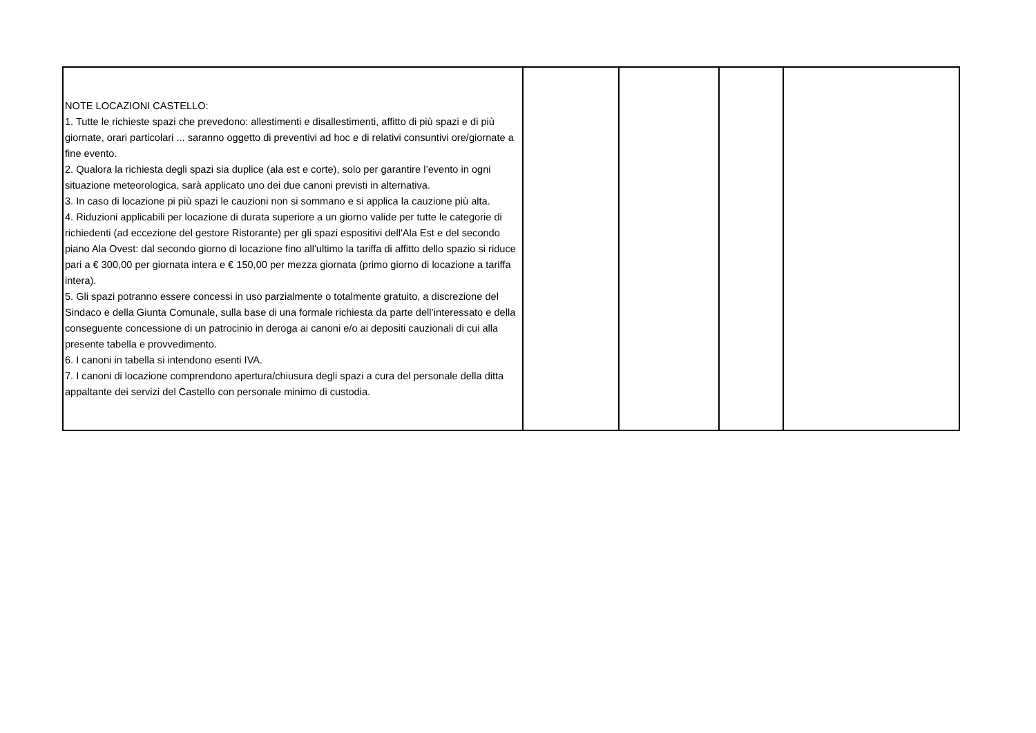| NOTE LOCAZIONI CASTELLO: 1. Tutte le richieste spazi che prevedono: allestimenti e disallestimenti, affitto di più spazi e di più giornate, orari particolari ... saranno oggetto di preventivi ad hoc e di relativi consuntivi ore/giornate a fine evento. 2. Qualora la richiesta degli spazi sia duplice (ala est e corte), solo per garantire l’evento in ogni situazione meteorologica, sarà applicato uno dei due canoni previsti in alternativa. 3. In caso di locazione pi più spazi le cauzioni non si sommano e si applica la cauzione più alta. 4. Riduzioni applicabili per locazione di durata superiore a un giorno valide per tutte le categorie di richiedenti (ad eccezione del gestore Ristorante) per gli spazi espositivi dell'Ala Est e del secondo piano Ala Ovest: dal secondo giorno di locazione fino all'ultimo la tariffa di affitto dello spazio si riduce pari a € 300,00 per giornata intera e € 150,00 per mezza giornata (primo giorno di locazione a tariffa intera). 5. Gli spazi potranno essere concessi in uso parzialmente o totalmente gratuito, a discrezione del Sindaco e della Giunta Comunale, sulla base di una formale richiesta da parte dell’interessato e della conseguente concessione di un patrocinio in deroga ai canoni e/o ai depositi cauzionali di cui alla presente tabella e provvedimento. 6. I canoni in tabella si intendono esenti IVA. 7. I canoni di locazione comprendono apertura/chiusura degli spazi a cura del personale della ditta appaltante dei servizi del Castello con personale minimo di custodia. | | | | |